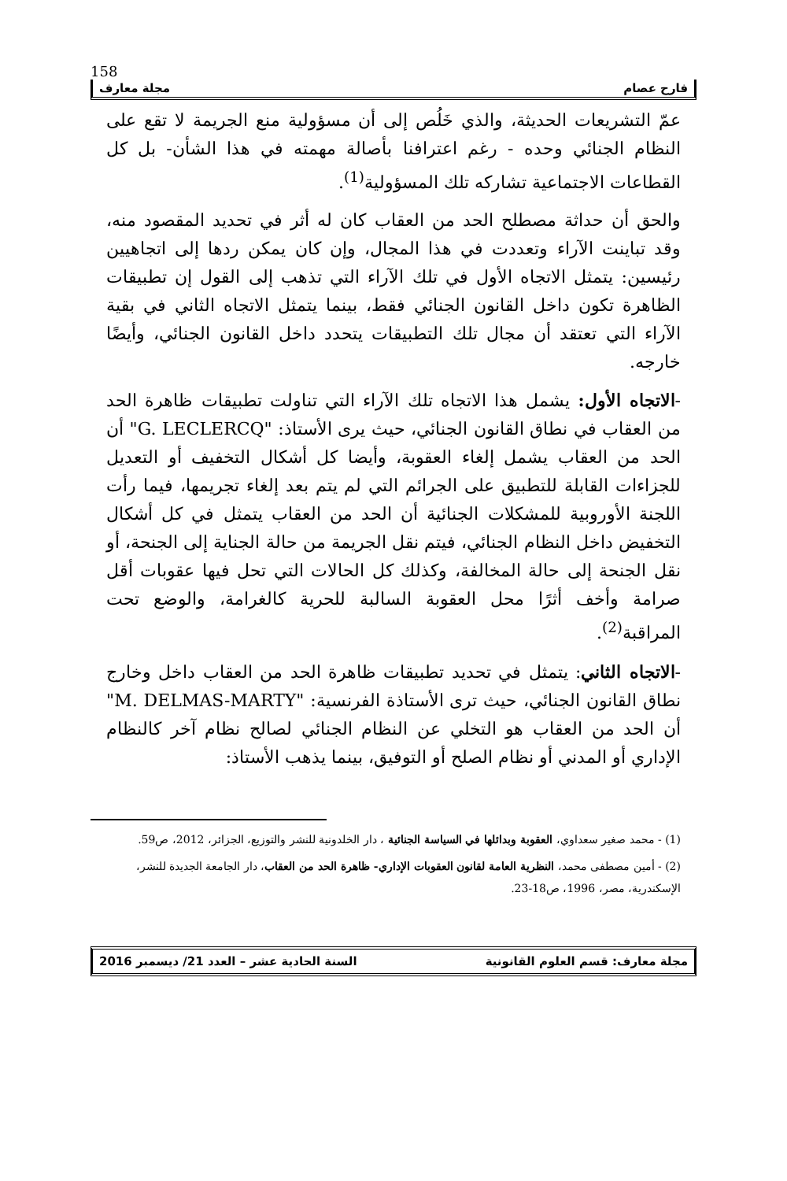158
فارح عصام مجلة معارف
عمّ التشريعات الحديثة، والذي خَلُص إلى أن مسؤولية منع الجريمة لا تقع على النظام الجنائي وحده - رغم اعترافنا بأصالة مهمته في هذا الشأن- بل كل القطاعات الاجتماعية تشاركه تلك المسؤولية<sup>(1)</sup>.
والحق أن حداثة مصطلح الحد من العقاب كان له أثر في تحديد المقصود منه، وقد تباينت الآراء وتعددت في هذا المجال، وإن كان يمكن ردها إلى اتجاهيين رئيسين: يتمثل الاتجاه الأول في تلك الآراء التي تذهب إلى القول إن تطبيقات الظاهرة تكون داخل القانون الجنائي فقط، بينما يتمثل الاتجاه الثاني في بقية الآراء التي تعتقد أن مجال تلك التطبيقات يتحدد داخل القانون الجنائي، وأيضًا خارجه.
-الاتجاه الأول: يشمل هذا الاتجاه تلك الآراء التي تناولت تطبيقات ظاهرة الحد من العقاب في نطاق القانون الجنائي، حيث يرى الأستاذ: "G. LECLERCQ" أن الحد من العقاب يشمل إلغاء العقوبة، وأيضا كل أشكال التخفيف أو التعديل للجزاءات القابلة للتطبيق على الجرائم التي لم يتم بعد إلغاء تجريمها، فيما رأت اللجنة الأوروبية للمشكلات الجنائية أن الحد من العقاب يتمثل في كل أشكال التخفيض داخل النظام الجنائي، فيتم نقل الجريمة من حالة الجناية إلى الجنحة، أو نقل الجنحة إلى حالة المخالفة، وكذلك كل الحالات التي تحل فيها عقوبات أقل صرامة وأخف أثرًا محل العقوبة السالبة للحرية كالغرامة، والوضع تحت المراقبة<sup>(2)</sup>.
-الاتجاه الثاني: يتمثل في تحديد تطبيقات ظاهرة الحد من العقاب داخل وخارج نطاق القانون الجنائي، حيث ترى الأستاذة الفرنسية: "M. DELMAS-MARTY" أن الحد من العقاب هو التخلي عن النظام الجنائي لصالح نظام آخر كالنظام الإداري أو المدني أو نظام الصلح أو التوفيق، بينما يذهب الأستاذ:
(1) - محمد صغير سعداوي، العقوبة وبدائلها في السياسة الجنائية ، دار الخلدونية للنشر والتوزيع، الجزائر، 2012، ص59.
(2) - أمين مصطفى محمد، النظرية العامة لقانون العقوبات الإداري- ظاهرة الحد من العقاب، دار الجامعة الجديدة للنشر، الإسكندرية، مصر، 1996، ص18-23.
مجلة معارف: قسم العلوم القانونية السنة الحادية عشر – العدد 21/ ديسمبر 2016